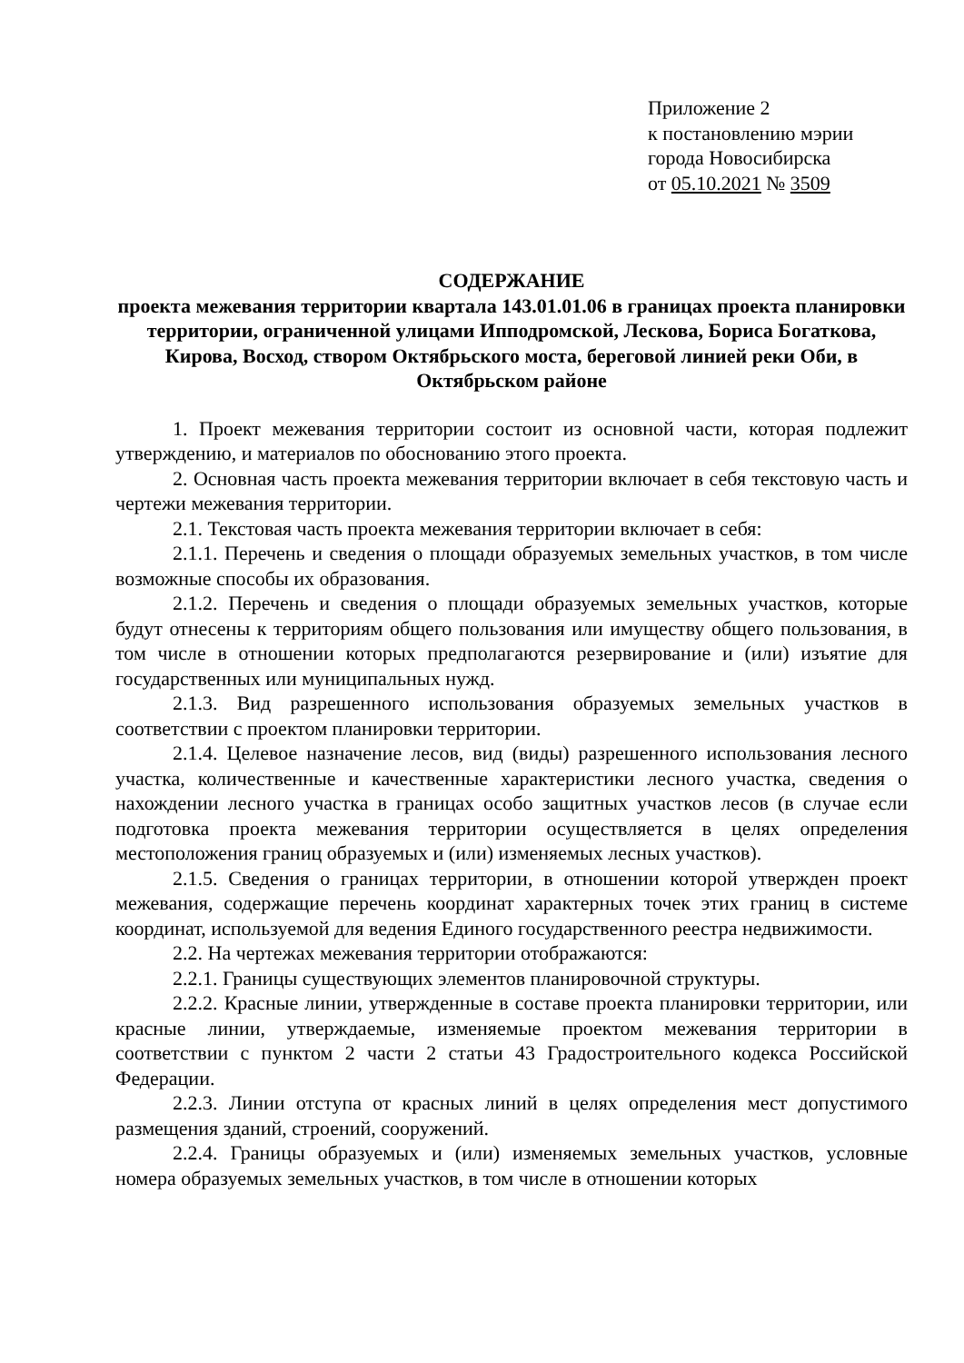Приложение 2
к постановлению мэрии
города Новосибирска
от 05.10.2021 № 3509
СОДЕРЖАНИЕ
проекта межевания территории квартала 143.01.01.06 в границах проекта планировки территории, ограниченной улицами Ипподромской, Лескова, Бориса Богаткова, Кирова, Восход, створом Октябрьского моста, береговой линией реки Оби, в Октябрьском районе
1. Проект межевания территории состоит из основной части, которая подлежит утверждению, и материалов по обоснованию этого проекта.
2. Основная часть проекта межевания территории включает в себя текстовую часть и чертежи межевания территории.
2.1. Текстовая часть проекта межевания территории включает в себя:
2.1.1. Перечень и сведения о площади образуемых земельных участков, в том числе возможные способы их образования.
2.1.2. Перечень и сведения о площади образуемых земельных участков, которые будут отнесены к территориям общего пользования или имуществу общего пользования, в том числе в отношении которых предполагаются резервирование и (или) изъятие для государственных или муниципальных нужд.
2.1.3. Вид разрешенного использования образуемых земельных участков в соответствии с проектом планировки территории.
2.1.4. Целевое назначение лесов, вид (виды) разрешенного использования лесного участка, количественные и качественные характеристики лесного участка, сведения о нахождении лесного участка в границах особо защитных участков лесов (в случае если подготовка проекта межевания территории осуществляется в целях определения местоположения границ образуемых и (или) изменяемых лесных участков).
2.1.5. Сведения о границах территории, в отношении которой утвержден проект межевания, содержащие перечень координат характерных точек этих границ в системе координат, используемой для ведения Единого государственного реестра недвижимости.
2.2. На чертежах межевания территории отображаются:
2.2.1. Границы существующих элементов планировочной структуры.
2.2.2. Красные линии, утвержденные в составе проекта планировки территории, или красные линии, утверждаемые, изменяемые проектом межевания территории в соответствии с пунктом 2 части 2 статьи 43 Градостроительного кодекса Российской Федерации.
2.2.3. Линии отступа от красных линий в целях определения мест допустимого размещения зданий, строений, сооружений.
2.2.4. Границы образуемых и (или) изменяемых земельных участков, условные номера образуемых земельных участков, в том числе в отношении которых